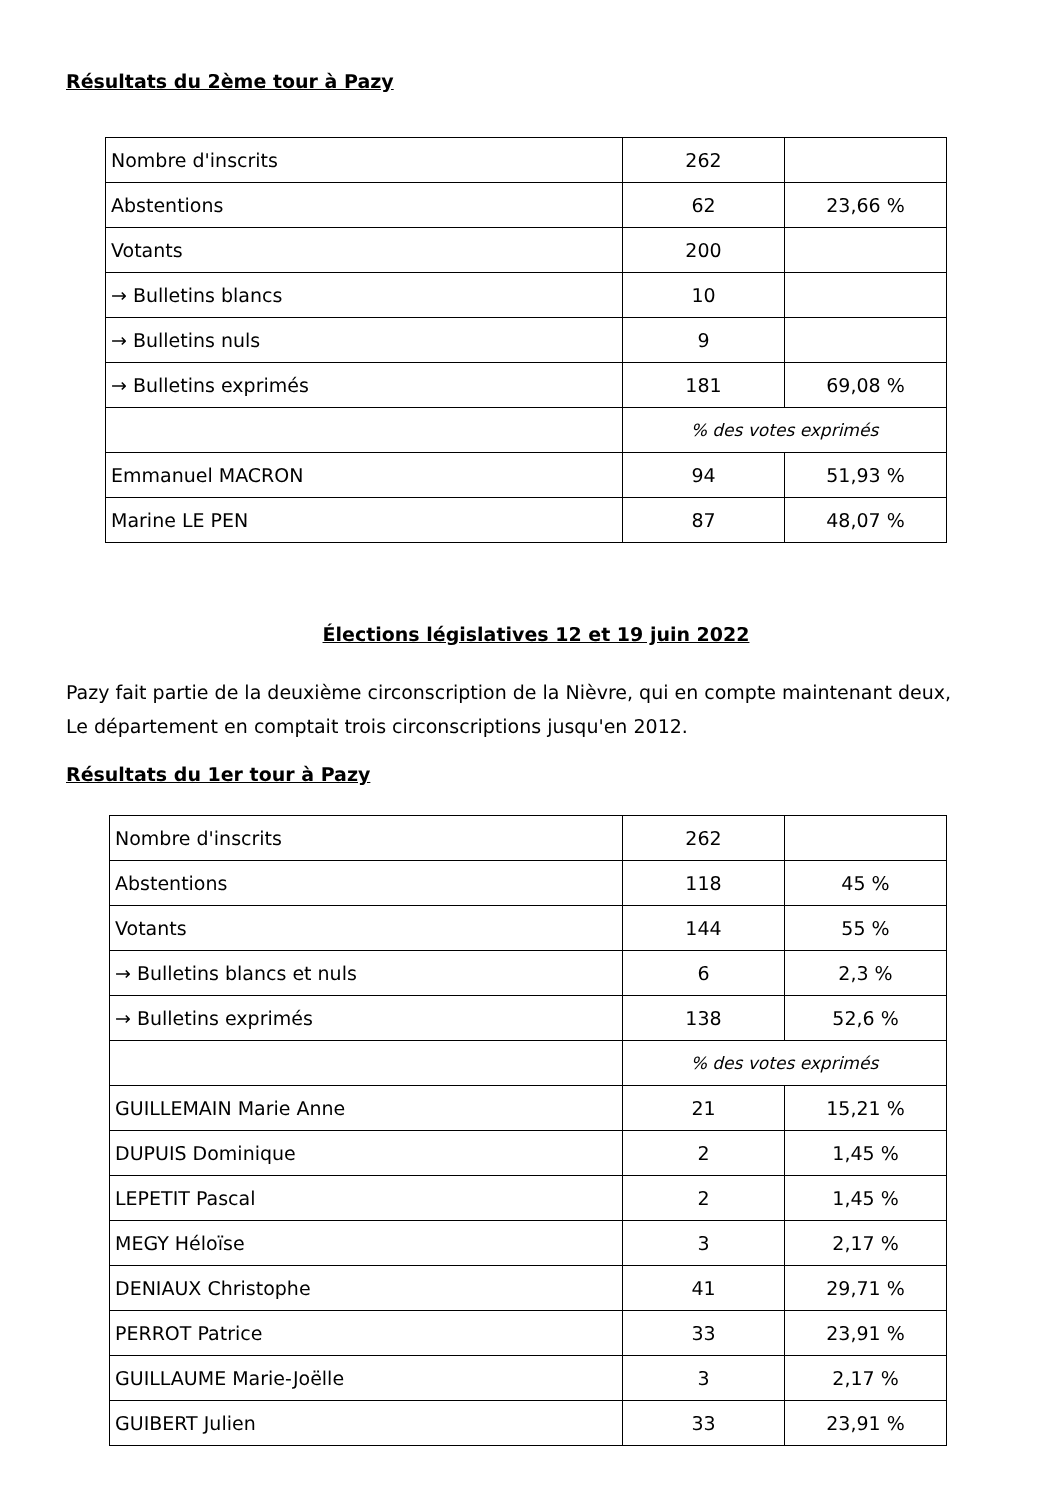Résultats du 2ème tour à Pazy
| Nombre d'inscrits | 262 | |
| Abstentions | 62 | 23,66 % |
| Votants | 200 | |
| → Bulletins blancs | 10 | |
| → Bulletins nuls | 9 | |
| → Bulletins exprimés | 181 | 69,08 % |
| | % des votes exprimés | |
| Emmanuel MACRON | 94 | 51,93 % |
| Marine LE PEN | 87 | 48,07 % |
Élections législatives 12 et 19 juin 2022
Pazy fait partie de la deuxième circonscription de la Nièvre, qui en compte maintenant deux,
Le département en comptait trois circonscriptions jusqu'en 2012.
Résultats du 1er tour à Pazy
| Nombre d'inscrits | 262 | |
| Abstentions | 118 | 45 % |
| Votants | 144 | 55 % |
| → Bulletins blancs et nuls | 6 | 2,3 % |
| → Bulletins exprimés | 138 | 52,6 % |
| | % des votes exprimés | |
| GUILLEMAIN Marie Anne | 21 | 15,21 % |
| DUPUIS Dominique | 2 | 1,45 % |
| LEPETIT Pascal | 2 | 1,45 % |
| MEGY Héloïse | 3 | 2,17 % |
| DENIAUX Christophe | 41 | 29,71 % |
| PERROT Patrice | 33 | 23,91 % |
| GUILLAUME Marie-Joëlle | 3 | 2,17 % |
| GUIBERT Julien | 33 | 23,91 % |